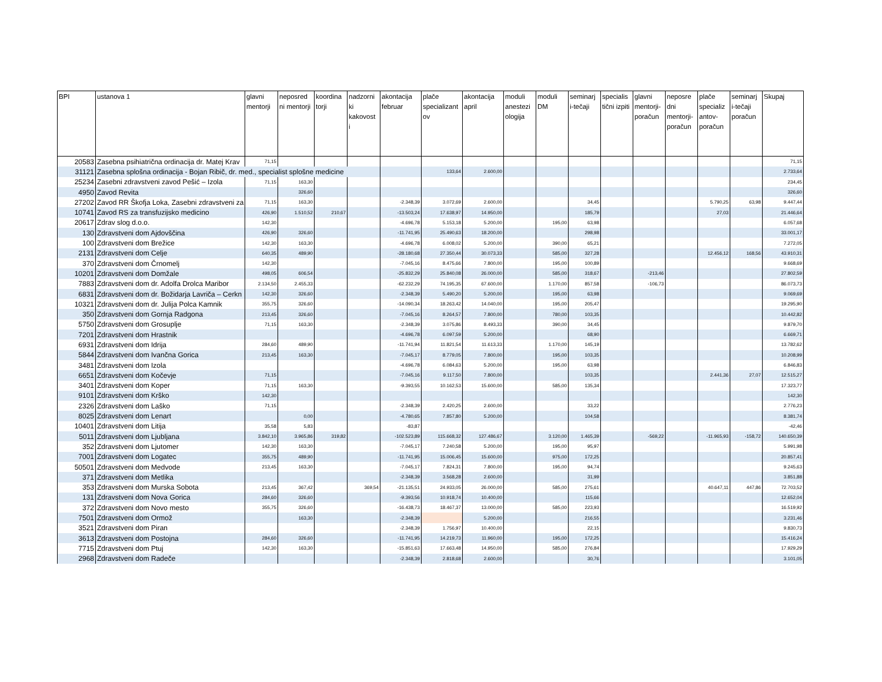| BPI | ustanova 1 | glavni mentorji | neposred ni mentorji | koordina torji | nadzorni ki kakovost i | akontacija februar | plače specializant ov | akontacija april | moduli anestezi ologija | moduli DM | seminarj i-tečaji | specialis tični izpiti | glavni mentorji-poračun | neposre dni mentorji-poračun | plače specializ antov-poračun | seminarj i-tečaji poračun | Skupaj |
| --- | --- | --- | --- | --- | --- | --- | --- | --- | --- | --- | --- | --- | --- | --- | --- | --- | --- |
| 20583 | Zasebna psihiatrična ordinacija dr. Matej Krav | 71,15 | | | | | | | | | | | | | | | 71,15 |
| 31121 | Zasebna splošna ordinacija - Bojan Ribič, dr. med., specialist splošne medicine | | | | | | 133,64 | 2.600,00 | | | | | | | | | 2.733,64 |
| 25234 | Zasebni zdravstveni zavod Pešić – Izola | 71,15 | 163,30 | | | | | | | | | | | | | | 234,45 |
| 4950 | Zavod Revita | | 326,60 | | | | | | | | | | | | | | 326,60 |
| 27202 | Zavod RR Škofja Loka, Zasebni zdravstveni za | 71,15 | 163,30 | | | -2.348,39 | 3.072,69 | 2.600,00 | | | 34,45 | | | | 5.790,25 | 63,98 | 9.447,44 |
| 10741 | Zavod RS za transfuzijsko medicino | 426,90 | 1.510,52 | 210,67 | | -13.503,24 | 17.638,97 | 14.950,00 | | | 185,79 | | | | 27,03 | | 21.446,64 |
| 20617 | Zdrav slog d.o.o. | 142,30 | | | | -4.696,78 | 5.153,18 | 5.200,00 | | 195,00 | 63,98 | | | | | | 6.057,68 |
| 130 | Zdravstveni dom Ajdovščina | 426,90 | 326,60 | | | -11.741,95 | 25.490,63 | 18.200,00 | | | 298,98 | | | | | | 33.001,17 |
| 100 | Zdravstveni dom Brežice | 142,30 | 163,30 | | | -4.696,78 | 6.008,02 | 5.200,00 | | 390,00 | 65,21 | | | | | | 7.272,05 |
| 2131 | Zdravstveni dom Celje | 640,35 | 489,90 | | | -28.180,68 | 27.350,44 | 30.073,33 | | 585,00 | 327,28 | | | | 12.456,12 | 168,56 | 43.910,31 |
| 370 | Zdravstveni dom Črnomelj | 142,30 | | | | -7.045,16 | 8.475,66 | 7.800,00 | | 195,00 | 100,89 | | | | | | 9.668,69 |
| 10201 | Zdravstveni dom Domžale | 498,05 | 606,54 | | | -25.832,29 | 25.840,08 | 26.000,00 | | 585,00 | 318,67 | | -213,46 | | | | 27.802,59 |
| 7883 | Zdravstveni dom dr. Adolfa Drolca Maribor | 2.134,50 | 2.455,33 | | | -62.232,29 | 74.195,35 | 67.600,00 | | 1.170,00 | 857,58 | | -106,73 | | | | 86.073,73 |
| 6831 | Zdravstveni dom dr. Božidarja Lavriča – Cerkn | 142,30 | 326,60 | | | -2.348,39 | 5.490,20 | 5.200,00 | | 195,00 | 63,98 | | | | | | 9.069,69 |
| 10321 | Zdravstveni dom dr. Julija Polca Kamnik | 355,75 | 326,60 | | | -14.090,34 | 18.263,42 | 14.040,00 | | 195,00 | 205,47 | | | | | | 19.295,90 |
| 350 | Zdravstveni dom Gornja Radgona | 213,45 | 326,60 | | | -7.045,16 | 8.264,57 | 7.800,00 | | 780,00 | 103,35 | | | | | | 10.442,82 |
| 5750 | Zdravstveni dom Grosuplje | 71,15 | 163,30 | | | -2.348,39 | 3.075,86 | 8.493,33 | | 390,00 | 34,45 | | | | | | 9.879,70 |
| 7201 | Zdravstveni dom Hrastnik | | | | | -4.696,78 | 6.097,59 | 5.200,00 | | | 68,90 | | | | | | 6.669,71 |
| 6931 | Zdravstveni dom Idrija | 284,60 | 489,90 | | | -11.741,94 | 11.821,54 | 11.613,33 | | 1.170,00 | 145,19 | | | | | | 13.782,62 |
| 5844 | Zdravstveni dom Ivančna Gorica | 213,45 | 163,30 | | | -7.045,17 | 8.779,05 | 7.800,00 | | 195,00 | 103,35 | | | | | | 10.208,99 |
| 3481 | Zdravstveni dom Izola | | | | | -4.696,78 | 6.084,63 | 5.200,00 | | 195,00 | 63,98 | | | | | | 6.846,83 |
| 6651 | Zdravstveni dom Kočevje | 71,15 | | | | -7.045,16 | 9.117,50 | 7.800,00 | | | 103,35 | | | | 2.441,36 | 27,07 | 12.515,27 |
| 3401 | Zdravstveni dom Koper | 71,15 | 163,30 | | | -9.393,55 | 10.162,53 | 15.600,00 | | 585,00 | 135,34 | | | | | | 17.323,77 |
| 9101 | Zdravstveni dom Krško | 142,30 | | | | | | | | | | | | | | | 142,30 |
| 2326 | Zdravstveni dom Laško | 71,15 | | | | -2.348,39 | 2.420,25 | 2.600,00 | | | 33,22 | | | | | | 2.776,23 |
| 8025 | Zdravstveni dom Lenart | | 0,00 | | | -4.780,65 | 7.857,80 | 5.200,00 | | | 104,58 | | | | | | 8.381,74 |
| 10401 | Zdravstveni dom Litija | 35,58 | 5,83 | | | -83,87 | | | | | | | | | | | -42,46 |
| 5011 | Zdravstveni dom Ljubljana | 3.842,10 | 3.965,86 | 319,82 | | -102.523,89 | 115.668,32 | 127.486,67 | | 3.120,00 | 1.465,39 | | -569,22 | | -11.965,93 | -158,72 | 140.650,39 |
| 352 | Zdravstveni dom Ljutomer | 142,30 | 163,30 | | | -7.045,17 | 7.240,58 | 5.200,00 | | 195,00 | 95,97 | | | | | | 5.991,98 |
| 7001 | Zdravstveni dom Logatec | 355,75 | 489,90 | | | -11.741,95 | 15.006,45 | 15.600,00 | | 975,00 | 172,25 | | | | | | 20.857,41 |
| 50501 | Zdravstveni dom Medvode | 213,45 | 163,30 | | | -7.045,17 | 7.824,31 | 7.800,00 | | 195,00 | 94,74 | | | | | | 9.245,63 |
| 371 | Zdravstveni dom Metlika | | | | | -2.348,39 | 3.568,28 | 2.600,00 | | | 31,99 | | | | | | 3.851,88 |
| 353 | Zdravstveni dom Murska Sobota | 213,45 | 367,42 | | 369,54 | -21.135,51 | 24.933,05 | 26.000,00 | | 585,00 | 275,61 | | | | 40.647,11 | 447,86 | 72.703,52 |
| 131 | Zdravstveni dom Nova Gorica | 284,60 | 326,60 | | | -9.393,56 | 10.918,74 | 10.400,00 | | | 115,66 | | | | | | 12.652,04 |
| 372 | Zdravstveni dom Novo mesto | 355,75 | 326,60 | | | -16.438,73 | 18.467,37 | 13.000,00 | | 585,00 | 223,93 | | | | | | 16.519,92 |
| 7501 | Zdravstveni dom Ormož | | 163,30 | | | -2.348,39 | | 5.200,00 | | | 216,55 | | | | | | 3.231,46 |
| 3521 | Zdravstveni dom Piran | | | | | -2.348,39 | 1.756,97 | 10.400,00 | | | 22,15 | | | | | | 9.830,73 |
| 3613 | Zdravstveni dom Postojna | 284,60 | 326,60 | | | -11.741,95 | 14.219,73 | 11.960,00 | | 195,00 | 172,25 | | | | | | 15.416,24 |
| 7715 | Zdravstveni dom Ptuj | 142,30 | 163,30 | | | -15.851,63 | 17.663,48 | 14.950,00 | | 585,00 | 276,84 | | | | | | 17.929,29 |
| 2968 | Zdravstveni dom Radeče | | | | | -2.348,39 | 2.818,68 | 2.600,00 | | | 30,76 | | | | | | 3.101,05 |